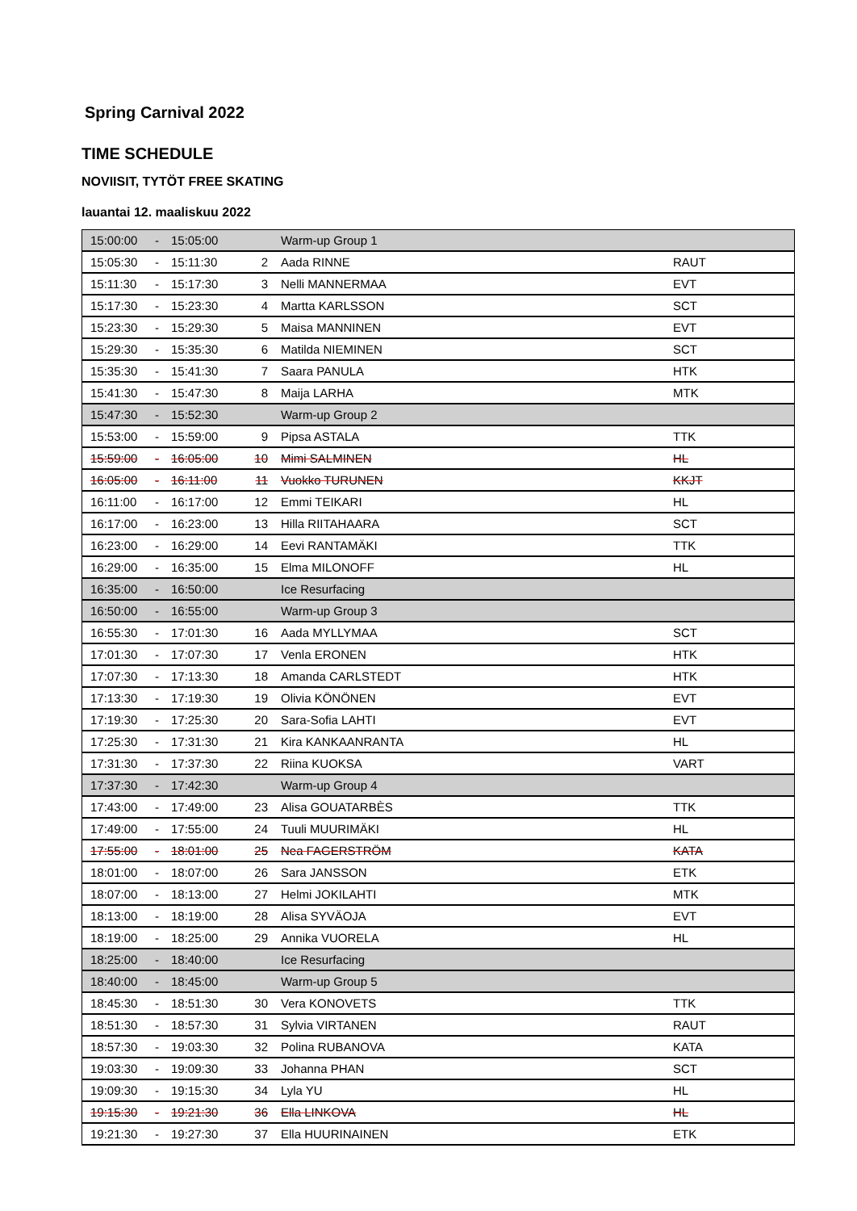Spring Carnival 2022
TIME SCHEDULE
NOVIISIT, TYTÖT FREE SKATING
lauantai 12. maaliskuu 2022
| 15:00:00 | - | 15:05:00 | | Warm-up Group 1 | |
| 15:05:30 | - | 15:11:30 | 2 | Aada RINNE | RAUT |
| 15:11:30 | - | 15:17:30 | 3 | Nelli MANNERMAA | EVT |
| 15:17:30 | - | 15:23:30 | 4 | Martta KARLSSON | SCT |
| 15:23:30 | - | 15:29:30 | 5 | Maisa MANNINEN | EVT |
| 15:29:30 | - | 15:35:30 | 6 | Matilda NIEMINEN | SCT |
| 15:35:30 | - | 15:41:30 | 7 | Saara PANULA | HTK |
| 15:41:30 | - | 15:47:30 | 8 | Maija LARHA | MTK |
| 15:47:30 | - | 15:52:30 | | Warm-up Group 2 | |
| 15:53:00 | - | 15:59:00 | 9 | Pipsa ASTALA | TTK |
| 15:59:00 | - | 16:05:00 | 10 | Mimi SALMINEN | HL |
| 16:05:00 | - | 16:11:00 | 11 | Vuokko TURUNEN | KKJT |
| 16:11:00 | - | 16:17:00 | 12 | Emmi TEIKARI | HL |
| 16:17:00 | - | 16:23:00 | 13 | Hilla RIITAHAARA | SCT |
| 16:23:00 | - | 16:29:00 | 14 | Eevi RANTAMÄKI | TTK |
| 16:29:00 | - | 16:35:00 | 15 | Elma MILONOFF | HL |
| 16:35:00 | - | 16:50:00 | | Ice Resurfacing | |
| 16:50:00 | - | 16:55:00 | | Warm-up Group 3 | |
| 16:55:30 | - | 17:01:30 | 16 | Aada MYLLYMAA | SCT |
| 17:01:30 | - | 17:07:30 | 17 | Venla ERONEN | HTK |
| 17:07:30 | - | 17:13:30 | 18 | Amanda CARLSTEDT | HTK |
| 17:13:30 | - | 17:19:30 | 19 | Olivia KÖNÖNEN | EVT |
| 17:19:30 | - | 17:25:30 | 20 | Sara-Sofia LAHTI | EVT |
| 17:25:30 | - | 17:31:30 | 21 | Kira KANKAANRANTA | HL |
| 17:31:30 | - | 17:37:30 | 22 | Riina KUOKSA | VART |
| 17:37:30 | - | 17:42:30 | | Warm-up Group 4 | |
| 17:43:00 | - | 17:49:00 | 23 | Alisa GOUATARBÈS | TTK |
| 17:49:00 | - | 17:55:00 | 24 | Tuuli MUURIMÄKI | HL |
| 17:55:00 | - | 18:01:00 | 25 | Nea FAGERSTRÖM | KATA |
| 18:01:00 | - | 18:07:00 | 26 | Sara JANSSON | ETK |
| 18:07:00 | - | 18:13:00 | 27 | Helmi JOKILAHTI | MTK |
| 18:13:00 | - | 18:19:00 | 28 | Alisa SYVÄOJA | EVT |
| 18:19:00 | - | 18:25:00 | 29 | Annika VUORELA | HL |
| 18:25:00 | - | 18:40:00 | | Ice Resurfacing | |
| 18:40:00 | - | 18:45:00 | | Warm-up Group 5 | |
| 18:45:30 | - | 18:51:30 | 30 | Vera KONOVETS | TTK |
| 18:51:30 | - | 18:57:30 | 31 | Sylvia VIRTANEN | RAUT |
| 18:57:30 | - | 19:03:30 | 32 | Polina RUBANOVA | KATA |
| 19:03:30 | - | 19:09:30 | 33 | Johanna PHAN | SCT |
| 19:09:30 | - | 19:15:30 | 34 | Lyla YU | HL |
| 19:15:30 | - | 19:21:30 | 36 | Ella LINKOVA | HL |
| 19:21:30 | - | 19:27:30 | 37 | Ella HUURINAINEN | ETK |